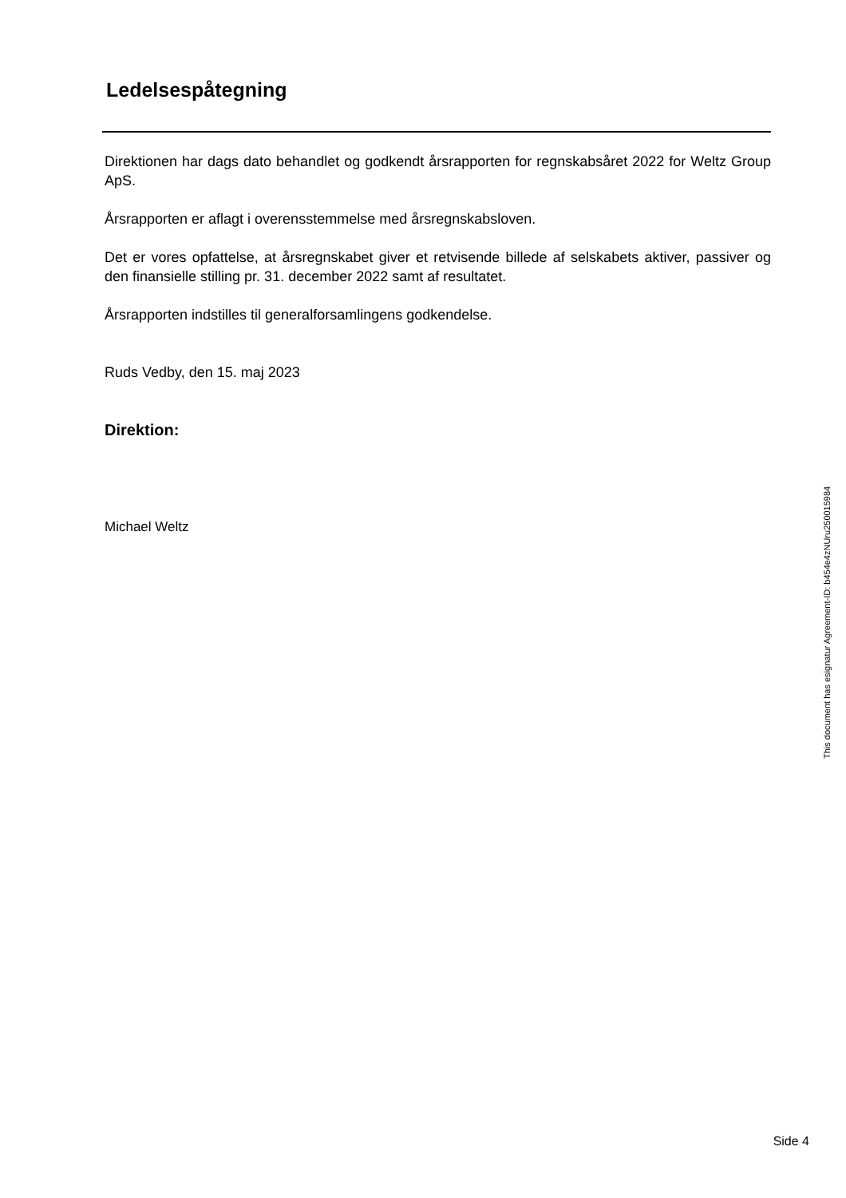Ledelsespåtegning
Direktionen har dags dato behandlet og godkendt årsrapporten for regnskabsåret 2022 for Weltz Group ApS.
Årsrapporten er aflagt i overensstemmelse med årsregnskabsloven.
Det er vores opfattelse, at årsregnskabet giver et retvisende billede af selskabets aktiver, passiver og den finansielle stilling pr. 31. december 2022 samt af resultatet.
Årsrapporten indstilles til generalforsamlingens godkendelse.
Ruds Vedby, den 15. maj 2023
Direktion:
Michael Weltz
This document has esignatur Agreement-ID: b454e4zNUru250015984
Side 4